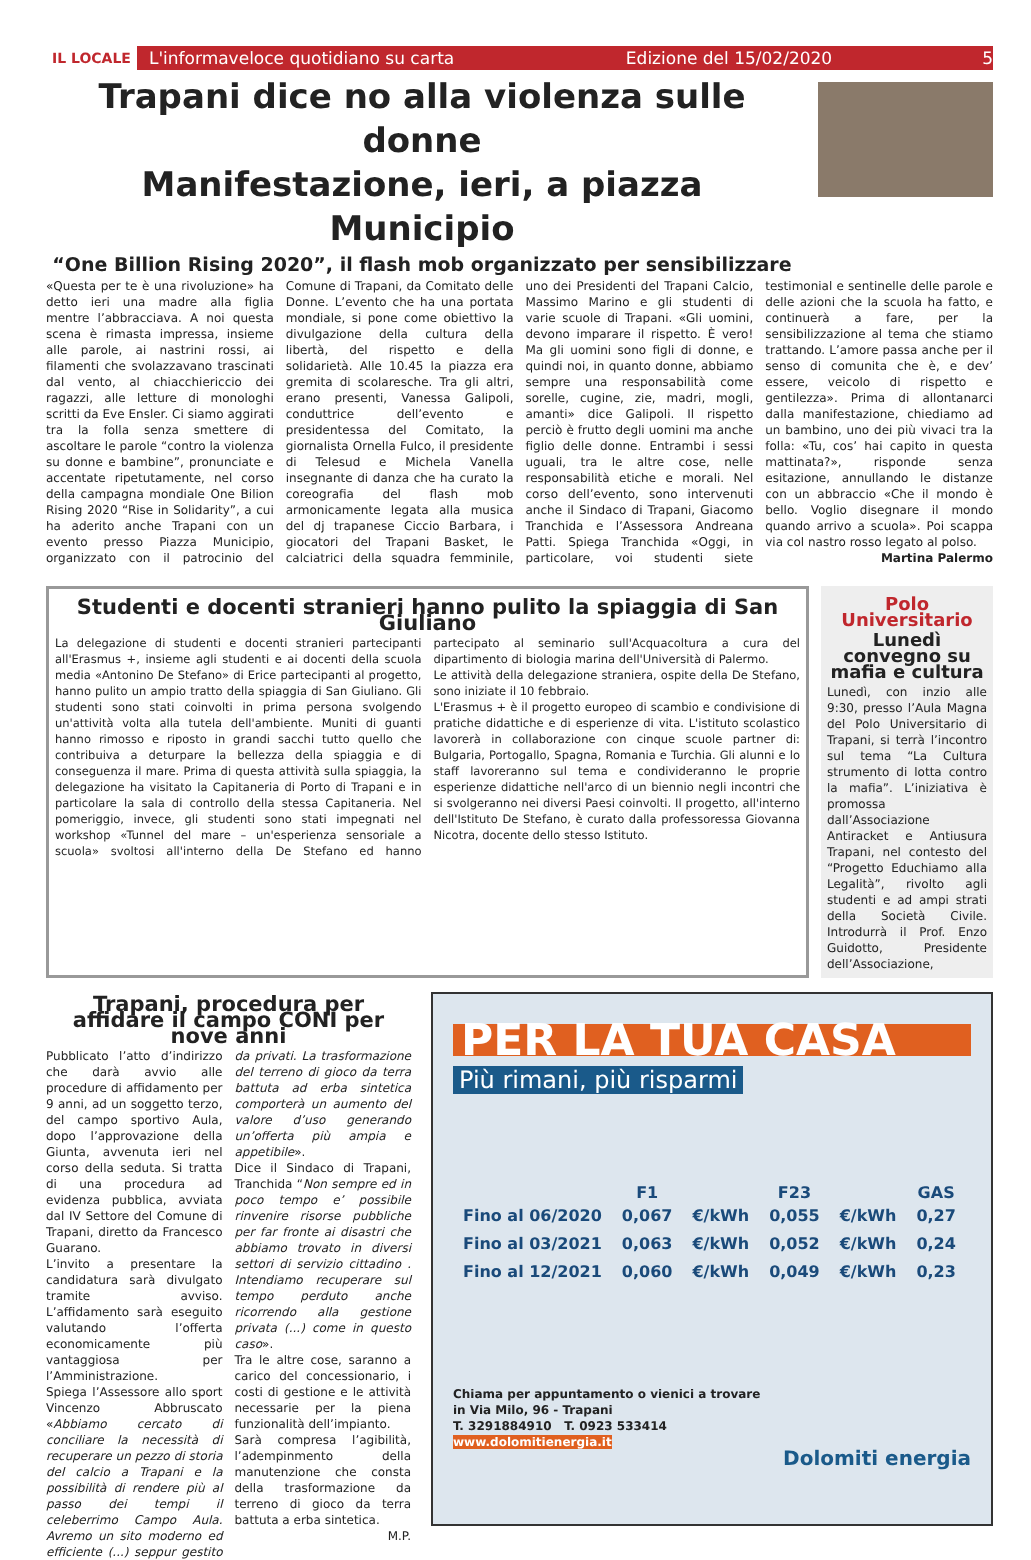IL LOCALE
L'informaveloce quotidiano su carta Edizione del 15/02/2020 5
Trapani dice no alla violenza sulle donne
Manifestazione, ieri, a piazza Municipio
“One Billion Rising 2020”, il flash mob organizzato per sensibilizzare
«Questa per te è una rivoluzione» ha detto ieri una madre alla figlia mentre l’abbracciava. A noi questa scena è rimasta impressa, insieme alle parole, ai nastrini rossi, ai filamenti che svolazzavano trascinati dal vento, al chiacchiericcio dei ragazzi, alle letture di monologhi scritti da Eve Ensler. Ci siamo aggirati tra la folla senza smettere di ascoltare le parole “contro la violenza su donne e bambine”, pronunciate e accentate ripetutamente, nel corso della campagna mondiale One Bilion Rising 2020 “Rise in Solidarity”, a cui ha aderito anche Trapani con un evento presso Piazza Municipio, organizzato con il patrocinio del Comune di Trapani, da Comitato delle Donne. L’evento che ha una portata mondiale, si pone come obiettivo la divulgazione della cultura della libertà, del rispetto e della solidarietà. Alle 10.45 la piazza era gremita di scolaresche. Tra gli altri, erano presenti, Vanessa Galipoli, conduttrice dell’evento e presidentessa del Comitato, la giornalista Ornella Fulco, il presidente di Telesud e Michela Vanella insegnante di danza che ha curato la coreografia del flash mob armonicamente legata alla musica del dj trapanese Ciccio Barbara, i giocatori del Trapani Basket, le calciatrici della squadra femminile, uno dei Presidenti del Trapani Calcio, Massimo Marino e gli studenti di varie scuole di Trapani. «Gli uomini, devono imparare il rispetto. È vero! Ma gli uomini sono figli di donne, e quindi noi, in quanto donne, abbiamo sempre una responsabilità come sorelle, cugine, zie, madri, mogli, amanti» dice Galipoli. Il rispetto perciò è frutto degli uomini ma anche figlio delle donne. Entrambi i sessi uguali, tra le altre cose, nelle responsabilità etiche e morali. Nel corso dell’evento, sono intervenuti anche il Sindaco di Trapani, Giacomo Tranchida e l’Assessora Andreana Patti. Spiega Tranchida «Oggi, in particolare, voi studenti siete testimonial e sentinelle delle parole e delle azioni che la scuola ha fatto, e continuerà a fare, per la sensibilizzazione al tema che stiamo trattando. L’amore passa anche per il senso di comunita che è, e dev’ essere, veicolo di rispetto e gentilezza». Prima di allontanarci dalla manifestazione, chiediamo ad un bambino, uno dei più vivaci tra la folla: «Tu, cos’ hai capito in questa mattinata?», risponde senza esitazione, annullando le distanze con un abbraccio «Che il mondo è bello. Voglio disegnare il mondo quando arrivo a scuola». Poi scappa via col nastro rosso legato al polso.
Martina Palermo
Studenti e docenti stranieri hanno pulito la spiaggia di San Giuliano
La delegazione di studenti e docenti stranieri partecipanti all'Erasmus +, insieme agli studenti e ai docenti della scuola media «Antonino De Stefano» di Erice partecipanti al progetto, hanno pulito un ampio tratto della spiaggia di San Giuliano. Gli studenti sono stati coinvolti in prima persona svolgendo un'attività volta alla tutela dell'ambiente. Muniti di guanti hanno rimosso e riposto in grandi sacchi tutto quello che contribuiva a deturpare la bellezza della spiaggia e di conseguenza il mare. Prima di questa attività sulla spiaggia, la delegazione ha visitato la Capitaneria di Porto di Trapani e in particolare la sala di controllo della stessa Capitaneria. Nel pomeriggio, invece, gli studenti sono stati impegnati nel workshop «Tunnel del mare – un'esperienza sensoriale a scuola» svoltosi all'interno della De Stefano ed hanno partecipato al seminario sull'Acquacoltura a cura del dipartimento di biologia marina dell'Università di Palermo.
Le attività della delegazione straniera, ospite della De Stefano, sono iniziate il 10 febbraio.
L'Erasmus + è il progetto europeo di scambio e condivisione di pratiche didattiche e di esperienze di vita. L'istituto scolastico lavorerà in collaborazione con cinque scuole partner di: Bulgaria, Portogallo, Spagna, Romania e Turchia. Gli alunni e lo staff lavoreranno sul tema e condivideranno le proprie esperienze didattiche nell'arco di un biennio negli incontri che si svolgeranno nei diversi Paesi coinvolti. Il progetto, all'interno dell'Istituto De Stefano, è curato dalla professoressa Giovanna Nicotra, docente dello stesso Istituto.
Polo Universitario
Lunedì convegno su mafia e cultura
Lunedì, con inzio alle 9:30, presso l’Aula Magna del Polo Universitario di Trapani, si terrà l’incontro sul tema “La Cultura strumento di lotta contro la mafia”. L’iniziativa è promossa dall’Associazione Antiracket e Antiusura Trapani, nel contesto del “Progetto Educhiamo alla Legalità”, rivolto agli studenti e ad ampi strati della Società Civile. Introdurrà il Prof. Enzo Guidotto, Presidente dell’Associazione,
Trapani, procedura per affidare il campo CONI per nove anni
Pubblicato l’atto d’indirizzo che darà avvio alle procedure di affidamento per 9 anni, ad un soggetto terzo, del campo sportivo Aula, dopo l’approvazione della Giunta, avvenuta ieri nel corso della seduta. Si tratta di una procedura ad evidenza pubblica, avviata dal IV Settore del Comune di Trapani, diretto da Francesco Guarano.
L’invito a presentare la candidatura sarà divulgato tramite avviso. L’affidamento sarà eseguito valutando l’offerta economicamente più vantaggiosa per l’Amministrazione.
Spiega l’Assessore allo sport Vincenzo Abbruscato «Abbiamo cercato di conciliare la necessità di recuperare un pezzo di storia del calcio a Trapani e la possibilità di rendere più al passo dei tempi il celeberrimo Campo Aula. Avremo un sito moderno ed efficiente (...) seppur gestito da privati. La trasformazione del terreno di gioco da terra battuta ad erba sintetica comporterà un aumento del valore d’uso generando un’offerta più ampia e appetibile».
Dice il Sindaco di Trapani, Tranchida “Non sempre ed in poco tempo e’ possibile rinvenire risorse pubbliche per far fronte ai disastri che abbiamo trovato in diversi settori di servizio cittadino . Intendiamo recuperare sul tempo perduto anche ricorrendo alla gestione privata (...) come in questo caso».
Tra le altre cose, saranno a carico del concessionario, i costi di gestione e le attività necessarie per la piena funzionalità dell’impianto.
Sarà compresa l’agibilità, l’adempinmento della manutenzione che consta della trasformazione da terreno di gioco da terra battuta a erba sintetica.
M.P.
PER LA TUA CASA
Più rimani, più risparmi
| | F1 | | F23 | | GAS |
| --- | --- | --- | --- | --- | --- |
| Fino al 06/2020 | 0,067 | €/kWh | 0,055 | €/kWh | 0,27 |
| Fino al 03/2021 | 0,063 | €/kWh | 0,052 | €/kWh | 0,24 |
| Fino al 12/2021 | 0,060 | €/kWh | 0,049 | €/kWh | 0,23 |
Chiama per appuntamento o vienici a trovare
in Via Milo, 96 - Trapani
T. 3291884910 T. 0923 533414
www.dolomitienergia.it
Dolomiti energia